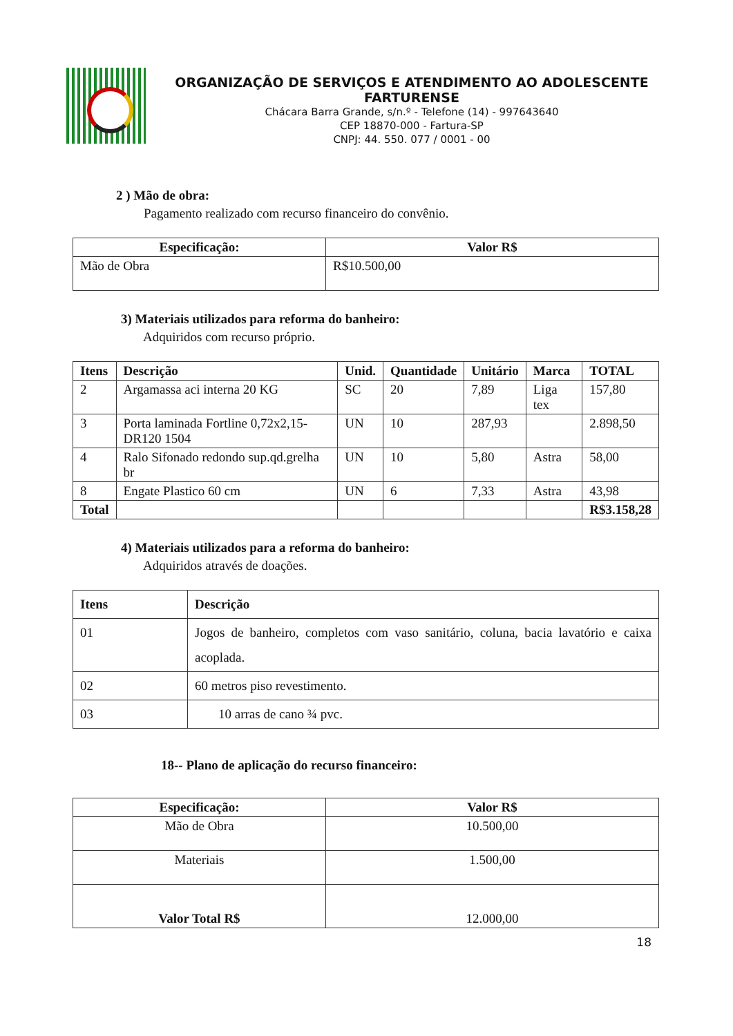ORGANIZAÇÃO DE SERVIÇOS E ATENDIMENTO AO ADOLESCENTE FARTURENSE
Chácara Barra Grande, s/n.º - Telefone (14) - 997643640
CEP 18870-000 - Fartura-SP
CNPJ: 44. 550. 077 / 0001 - 00
2 ) Mão de obra:
Pagamento realizado com recurso financeiro do convênio.
| Especificação: | Valor R$ |
| --- | --- |
| Mão de Obra | R$10.500,00 |
3) Materiais utilizados para reforma do banheiro:
Adquiridos com recurso próprio.
| Itens | Descrição | Unid. | Quantidade | Unitário | Marca | TOTAL |
| --- | --- | --- | --- | --- | --- | --- |
| 2 | Argamassa aci interna 20 KG | SC | 20 | 7,89 | Liga tex | 157,80 |
| 3 | Porta laminada Fortline 0,72x2,15-DR120 1504 | UN | 10 | 287,93 | | 2.898,50 |
| 4 | Ralo Sifonado redondo sup.qd.grelha br | UN | 10 | 5,80 | Astra | 58,00 |
| 8 | Engate Plastico 60 cm | UN | 6 | 7,33 | Astra | 43,98 |
| Total | | | | | | R$3.158,28 |
4) Materiais utilizados para a reforma do banheiro:
Adquiridos através de doações.
| Itens | Descrição |
| --- | --- |
| 01 | Jogos de banheiro, completos com vaso sanitário, coluna, bacia lavatório e caixa acoplada. |
| 02 | 60 metros piso revestimento. |
| 03 | 10 arras de cano ¾ pvc. |
18-- Plano de aplicação do recurso financeiro:
| Especificação: | Valor R$ |
| --- | --- |
| Mão de Obra | 10.500,00 |
| Materiais | 1.500,00 |
| Valor Total R$ | 12.000,00 |
18